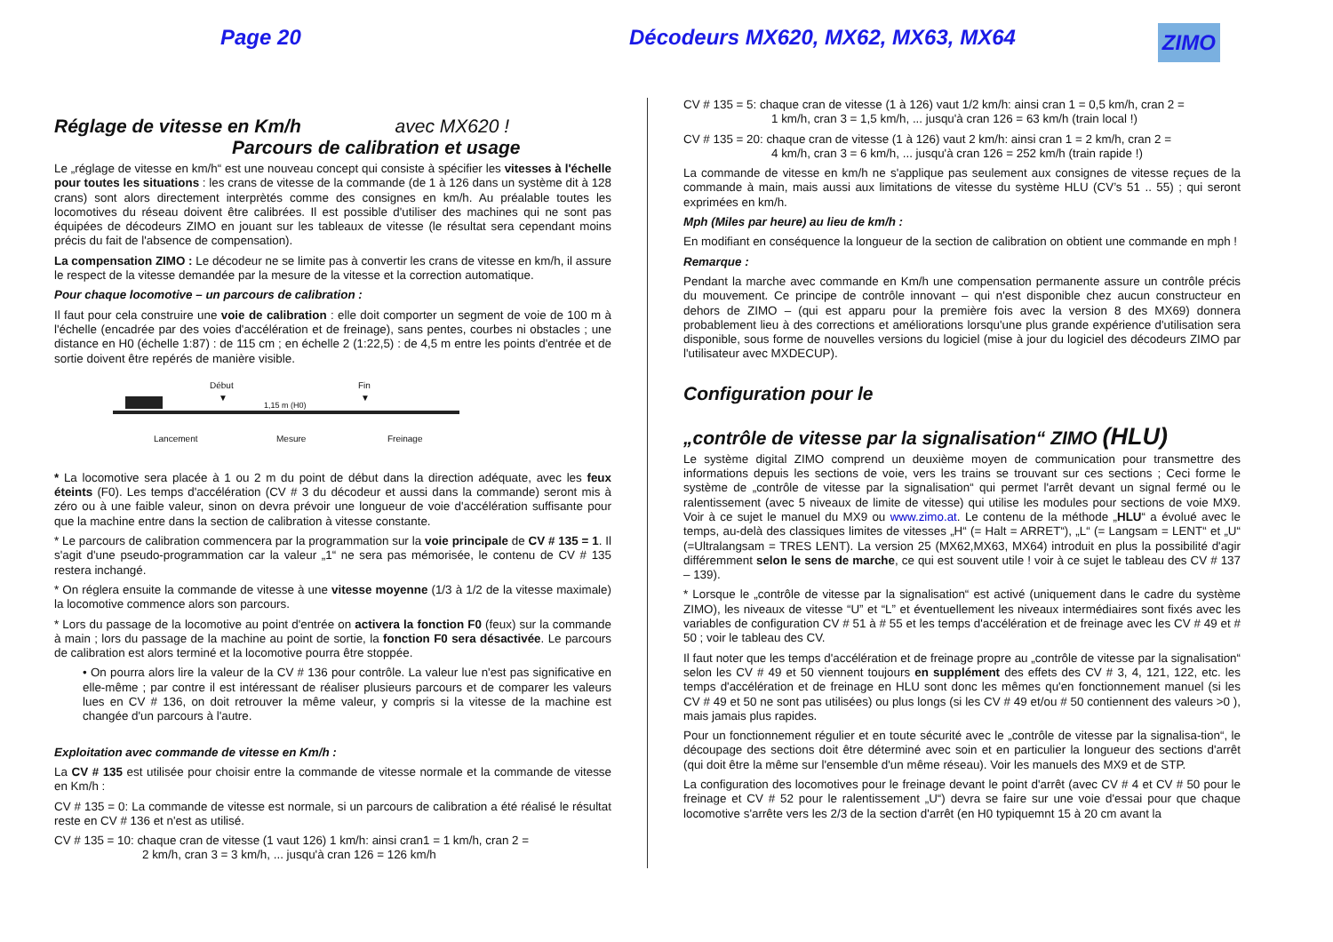Page 20 Décodeurs MX620, MX62, MX63, MX64
ZIMO
Réglage de vitesse en Km/h avec MX620 !
Parcours de calibration et usage
Le „réglage de vitesse en km/h“ est une nouveau concept qui consiste à spécifier les vitesses à l'échelle pour toutes les situations : les crans de vitesse de la commande (de 1 à 126 dans un système dit à 128 crans) sont alors directement interprètés comme des consignes en km/h. Au préalable toutes les locomotives du réseau doivent être calibrées. Il est possible d'utiliser des machines qui ne sont pas équipées de décodeurs ZIMO en jouant sur les tableaux de vitesse (le résultat sera cependant moins précis du fait de l'absence de compensation).
La compensation ZIMO : Le décodeur ne se limite pas à convertir les crans de vitesse en km/h, il assure le respect de la vitesse demandée par la mesure de la vitesse et la correction automatique.
Pour chaque locomotive – un parcours de calibration :
Il faut pour cela construire une voie de calibration : elle doit comporter un segment de voie de 100 m à l'échelle (encadrée par des voies d'accélération et de freinage), sans pentes, courbes ni obstacles ; une distance en H0 (échelle 1:87) : de 115 cm ; en échelle 2 (1:22,5) : de 4,5 m entre les points d'entrée et de sortie doivent être repérés de manière visible.
Début Fin
▼ ▼
1,15 m (H0)
Lancement Mesure Freinage
* La locomotive sera placée à 1 ou 2 m du point de début dans la direction adéquate, avec les feux éteints (F0). Les temps d'accélération (CV # 3 du décodeur et aussi dans la commande) seront mis à zéro ou à une faible valeur, sinon on devra prévoir une longueur de voie d'accélération suffisante pour que la machine entre dans la section de calibration à vitesse constante.
* Le parcours de calibration commencera par la programmation sur la voie principale de CV # 135 = 1. Il s'agit d'une pseudo-programmation car la valeur „1“ ne sera pas mémorisée, le contenu de CV # 135 restera inchangé.
* On réglera ensuite la commande de vitesse à une vitesse moyenne (1/3 à 1/2 de la vitesse maximale) la locomotive commence alors son parcours.
* Lors du passage de la locomotive au point d'entrée on activera la fonction F0 (feux) sur la commande à main ; lors du passage de la machine au point de sortie, la fonction F0 sera désactivée. Le parcours de calibration est alors terminé et la locomotive pourra être stoppée.
• On pourra alors lire la valeur de la CV # 136 pour contrôle. La valeur lue n'est pas significative en elle-même ; par contre il est intéressant de réaliser plusieurs parcours et de comparer les valeurs lues en CV # 136, on doit retrouver la même valeur, y compris si la vitesse de la machine est changée d'un parcours à l'autre.
Exploitation avec commande de vitesse en Km/h :
La CV # 135 est utilisée pour choisir entre la commande de vitesse normale et la commande de vitesse en Km/h :
CV # 135 = 0: La commande de vitesse est normale, si un parcours de calibration a été réalisé le résultat reste en CV # 136 et n'est as utilisé.
CV # 135 = 10: chaque cran de vitesse (1 vaut 126) 1 km/h: ainsi cran1 = 1 km/h, cran 2 =
2 km/h, cran 3 = 3 km/h, ... jusqu'à cran 126 = 126 km/h
CV # 135 = 5: chaque cran de vitesse (1 à 126) vaut 1/2 km/h: ainsi cran 1 = 0,5 km/h, cran 2 =
1 km/h, cran 3 = 1,5 km/h, ... jusqu'à cran 126 = 63 km/h (train local !)
CV # 135 = 20: chaque cran de vitesse (1 à 126) vaut 2 km/h: ainsi cran 1 = 2 km/h, cran 2 =
4 km/h, cran 3 = 6 km/h, ... jusqu'à cran 126 = 252 km/h (train rapide !)
La commande de vitesse en km/h ne s'applique pas seulement aux consignes de vitesse reçues de la commande à main, mais aussi aux limitations de vitesse du système HLU (CV’s 51 .. 55) ; qui seront exprimées en km/h.
Mph (Miles par heure) au lieu de km/h :
En modifiant en conséquence la longueur de la section de calibration on obtient une commande en mph !
Remarque :
Pendant la marche avec commande en Km/h une compensation permanente assure un contrôle précis du mouvement. Ce principe de contrôle innovant – qui n'est disponible chez aucun constructeur en dehors de ZIMO – (qui est apparu pour la première fois avec la version 8 des MX69) donnera probablement lieu à des corrections et améliorations lorsqu'une plus grande expérience d'utilisation sera disponible, sous forme de nouvelles versions du logiciel (mise à jour du logiciel des décodeurs ZIMO par l'utilisateur avec MXDECUP).
Configuration pour le
„contrôle de vitesse par la signalisation“ ZIMO (HLU)
Le système digital ZIMO comprend un deuxième moyen de communication pour transmettre des informations depuis les sections de voie, vers les trains se trouvant sur ces sections ; Ceci forme le système de „contrôle de vitesse par la signalisation“ qui permet l'arrêt devant un signal fermé ou le ralentissement (avec 5 niveaux de limite de vitesse) qui utilise les modules pour sections de voie MX9. Voir à ce sujet le manuel du MX9 ou www.zimo.at. Le contenu de la méthode „HLU“ a évolué avec le temps, au-delà des classiques limites de vitesses „H“ (= Halt = ARRET“), „L“ (= Langsam = LENT“ et „U“ (=Ultralangsam = TRES LENT). La version 25 (MX62,MX63, MX64) introduit en plus la possibilité d'agir différemment selon le sens de marche, ce qui est souvent utile ! voir à ce sujet le tableau des CV # 137 – 139).
* Lorsque le „contrôle de vitesse par la signalisation“ est activé (uniquement dans le cadre du système ZIMO), les niveaux de vitesse “U” et “L” et éventuellement les niveaux intermédiaires sont fixés avec les variables de configuration CV # 51 à # 55 et les temps d'accélération et de freinage avec les CV # 49 et # 50 ; voir le tableau des CV.
Il faut noter que les temps d'accélération et de freinage propre au „contrôle de vitesse par la signalisation“ selon les CV # 49 et 50 viennent toujours en supplément des effets des CV # 3, 4, 121, 122, etc. les temps d'accélération et de freinage en HLU sont donc les mêmes qu'en fonctionnement manuel (si les CV # 49 et 50 ne sont pas utilisées) ou plus longs (si les CV # 49 et/ou # 50 contiennent des valeurs >0 ), mais jamais plus rapides.
Pour un fonctionnement régulier et en toute sécurité avec le „contrôle de vitesse par la signalisa-tion“, le découpage des sections doit être déterminé avec soin et en particulier la longueur des sections d'arrêt (qui doit être la même sur l'ensemble d'un même réseau). Voir les manuels des MX9 et de STP.
La configuration des locomotives pour le freinage devant le point d'arrêt (avec CV # 4 et CV # 50 pour le freinage et CV # 52 pour le ralentissement „U“) devra se faire sur une voie d'essai pour que chaque locomotive s'arrête vers les 2/3 de la section d'arrêt (en H0 typiquemnt 15 à 20 cm avant la